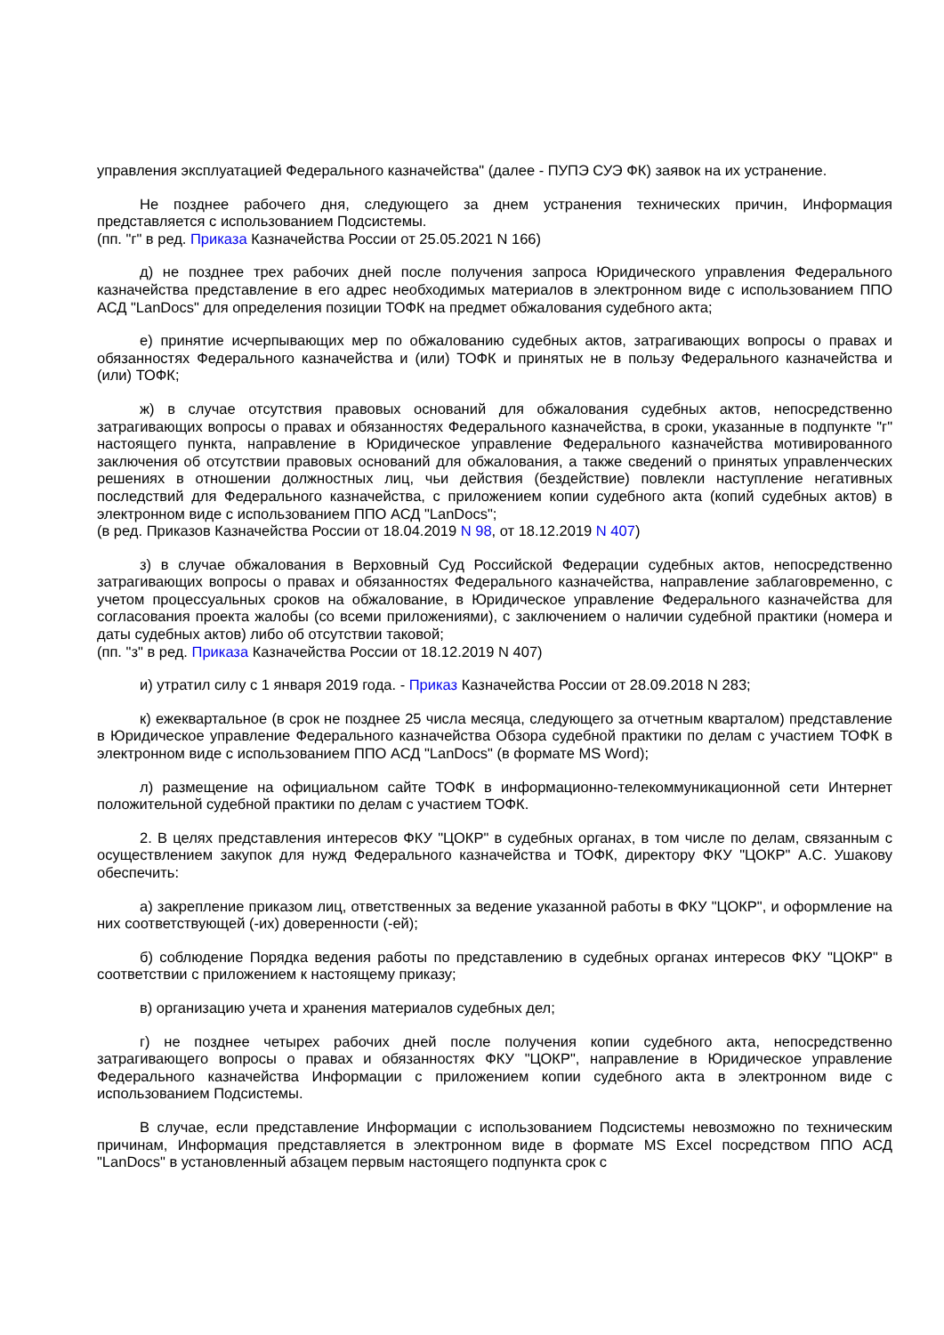управления эксплуатацией Федерального казначейства" (далее - ПУПЭ СУЭ ФК) заявок на их устранение.
Не позднее рабочего дня, следующего за днем устранения технических причин, Информация представляется с использованием Подсистемы.
(пп. "г" в ред. Приказа Казначейства России от 25.05.2021 N 166)
д) не позднее трех рабочих дней после получения запроса Юридического управления Федерального казначейства представление в его адрес необходимых материалов в электронном виде с использованием ППО АСД "LanDocs" для определения позиции ТОФК на предмет обжалования судебного акта;
е) принятие исчерпывающих мер по обжалованию судебных актов, затрагивающих вопросы о правах и обязанностях Федерального казначейства и (или) ТОФК и принятых не в пользу Федерального казначейства и (или) ТОФК;
ж) в случае отсутствия правовых оснований для обжалования судебных актов, непосредственно затрагивающих вопросы о правах и обязанностях Федерального казначейства, в сроки, указанные в подпункте "г" настоящего пункта, направление в Юридическое управление Федерального казначейства мотивированного заключения об отсутствии правовых оснований для обжалования, а также сведений о принятых управленческих решениях в отношении должностных лиц, чьи действия (бездействие) повлекли наступление негативных последствий для Федерального казначейства, с приложением копии судебного акта (копий судебных актов) в электронном виде с использованием ППО АСД "LanDocs";
(в ред. Приказов Казначейства России от 18.04.2019 N 98, от 18.12.2019 N 407)
з) в случае обжалования в Верховный Суд Российской Федерации судебных актов, непосредственно затрагивающих вопросы о правах и обязанностях Федерального казначейства, направление заблаговременно, с учетом процессуальных сроков на обжалование, в Юридическое управление Федерального казначейства для согласования проекта жалобы (со всеми приложениями), с заключением о наличии судебной практики (номера и даты судебных актов) либо об отсутствии таковой;
(пп. "з" в ред. Приказа Казначейства России от 18.12.2019 N 407)
и) утратил силу с 1 января 2019 года. - Приказ Казначейства России от 28.09.2018 N 283;
к) ежеквартальное (в срок не позднее 25 числа месяца, следующего за отчетным кварталом) представление в Юридическое управление Федерального казначейства Обзора судебной практики по делам с участием ТОФК в электронном виде с использованием ППО АСД "LanDocs" (в формате MS Word);
л) размещение на официальном сайте ТОФК в информационно-телекоммуникационной сети Интернет положительной судебной практики по делам с участием ТОФК.
2. В целях представления интересов ФКУ "ЦОКР" в судебных органах, в том числе по делам, связанным с осуществлением закупок для нужд Федерального казначейства и ТОФК, директору ФКУ "ЦОКР" А.С. Ушакову обеспечить:
а) закрепление приказом лиц, ответственных за ведение указанной работы в ФКУ "ЦОКР", и оформление на них соответствующей (-их) доверенности (-ей);
б) соблюдение Порядка ведения работы по представлению в судебных органах интересов ФКУ "ЦОКР" в соответствии с приложением к настоящему приказу;
в) организацию учета и хранения материалов судебных дел;
г) не позднее четырех рабочих дней после получения копии судебного акта, непосредственно затрагивающего вопросы о правах и обязанностях ФКУ "ЦОКР", направление в Юридическое управление Федерального казначейства Информации с приложением копии судебного акта в электронном виде с использованием Подсистемы.
В случае, если представление Информации с использованием Подсистемы невозможно по техническим причинам, Информация представляется в электронном виде в формате MS Excel посредством ППО АСД "LanDocs" в установленный абзацем первым настоящего подпункта срок с